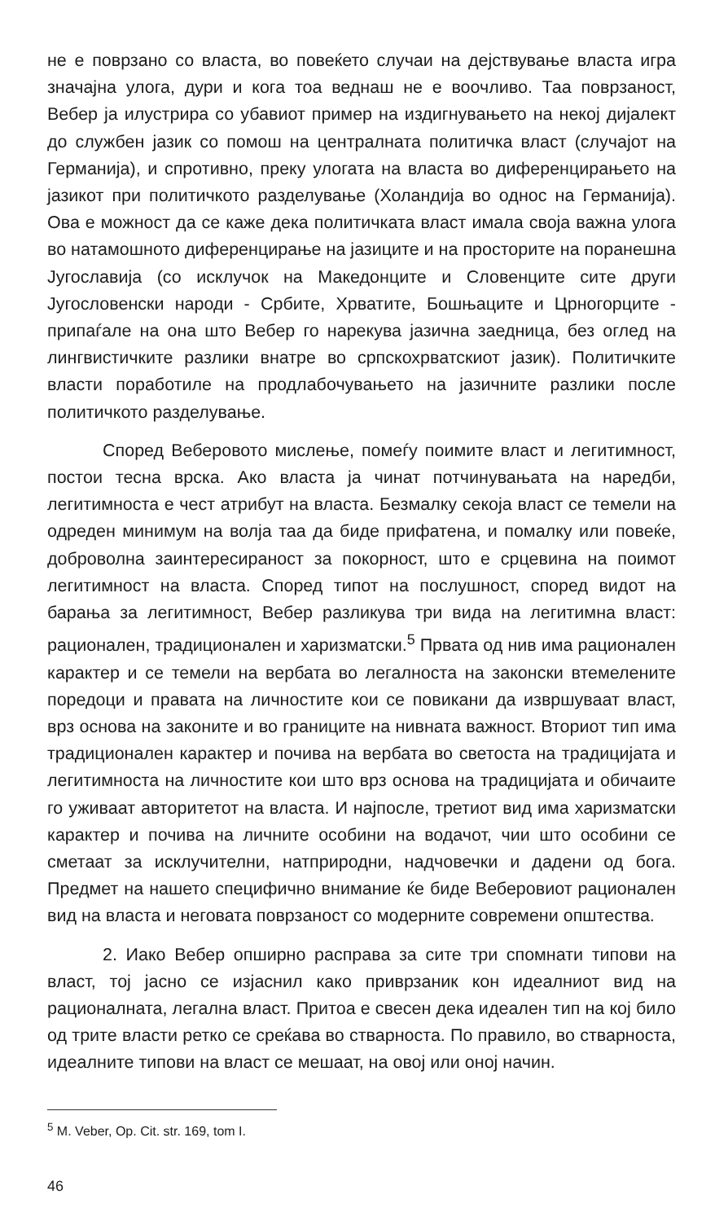не е поврзано со власта, во повеќето случаи на дејствување власта игра значајна улога, дури и кога тоа веднаш не е воочливо. Таа поврзаност, Вебер ја илустрира со убавиот пример на издигнувањето на некој дијалект до службен јазик со помош на централната политичка власт (случајот на Германија), и спротивно, преку улогата на власта во диференцирањето на јазикот при политичкото разделување (Холандија во однос на Германија). Ова е можност да се каже дека политичката власт имала своја важна улога во натамошното диференцирање на јазиците и на просторите на поранешна Југославија (со исклучок на Македонците и Словенците сите други Југословенски народи - Србите, Хрватите, Бошњаците и Црногорците - припаѓале на она што Вебер го нарекува јазична заедница, без оглед на лингвистичките разлики внатре во српскохрватскиот јазик). Политичките власти поработиле на продлабочувањето на јазичните разлики после политичкото разделување.
Според Веберовото мислење, помеѓу поимите власт и легитимност, постои тесна врска. Ако власта ја чинат потчинувањата на наредби, легитимноста е чест атрибут на власта. Безмалку секоја власт се темели на одреден минимум на волја таа да биде прифатена, и помалку или повеќе, доброволна заинтересираност за покорност, што е срцевина на поимот легитимност на власта. Според типот на послушност, според видот на барања за легитимност, Вебер разликува три вида на легитимна власт: рационален, традиционален и харизматски.<sup>5</sup> Првата од нив има рационален карактер и се темели на вербата во легалноста на законски втемелените поредоци и правата на личностите кои се повикани да извршуваат власт, врз основа на законите и во границите на нивната важност. Вториот тип има традиционален карактер и почива на вербата во светоста на традицијата и легитимноста на личностите кои што врз основа на традицијата и обичаите го уживаат авторитетот на власта. И најпосле, третиот вид има харизматски карактер и почива на личните особини на водачот, чии што особини се сметаат за исклучителни, натприродни, надчовечки и дадени од бога. Предмет на нашето специфично внимание ќе биде Веберовиот рационален вид на власта и неговата поврзаност со модерните современи општества.
2. Иако Вебер опширно расправа за сите три спомнати типови на власт, тој јасно се изјаснил како приврзаник кон идеалниот вид на рационалната, легална власт. Притоа е свесен дека идеален тип на кој било од трите власти ретко се среќава во стварноста. По правило, во стварноста, идеалните типови на власт се мешаат, на овој или оној начин.
<sup>5</sup> M. Veber, Op. Cit. str. 169, tom I.
46